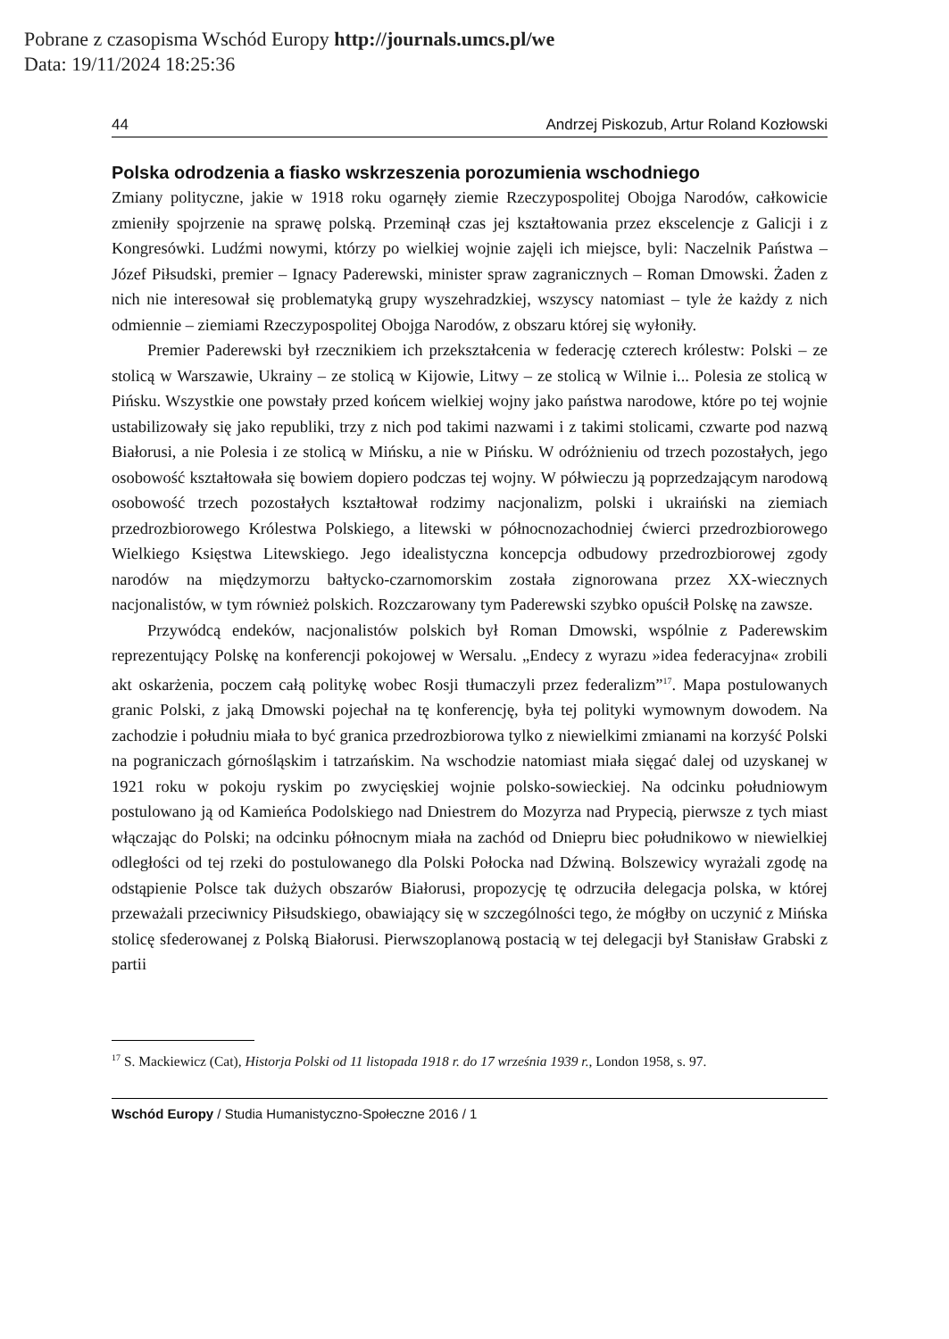Pobrane z czasopisma Wschód Europy http://journals.umcs.pl/we
Data: 19/11/2024 18:25:36
44 Andrzej Piskozub, Artur Roland Kozłowski
Polska odrodzenia a fiasko wskrzeszenia porozumienia wschodniego
Zmiany polityczne, jakie w 1918 roku ogarnęły ziemie Rzeczypospolitej Obojga Narodów, całkowicie zmieniły spojrzenie na sprawę polską. Przeminął czas jej kształtowania przez ekscelencje z Galicji i z Kongresówki. Ludźmi nowymi, którzy po wielkiej wojnie zajęli ich miejsce, byli: Naczelnik Państwa – Józef Piłsudski, premier – Ignacy Paderewski, minister spraw zagranicznych – Roman Dmowski. Żaden z nich nie interesował się problematyką grupy wyszehradzkiej, wszyscy natomiast – tyle że każdy z nich odmiennie – ziemiami Rzeczypospolitej Obojga Narodów, z obszaru której się wyłoniły.
Premier Paderewski był rzecznikiem ich przekształcenia w federację czterech królestw: Polski – ze stolicą w Warszawie, Ukrainy – ze stolicą w Kijowie, Litwy – ze stolicą w Wilnie i... Polesia ze stolicą w Pińsku. Wszystkie one powstały przed końcem wielkiej wojny jako państwa narodowe, które po tej wojnie ustabilizowały się jako republiki, trzy z nich pod takimi nazwami i z takimi stolicami, czwarte pod nazwą Białorusi, a nie Polesia i ze stolicą w Mińsku, a nie w Pińsku. W odróżnieniu od trzech pozostałych, jego osobowość kształtowała się bowiem dopiero podczas tej wojny. W półwieczu ją poprzedzającym narodową osobowość trzech pozostałych kształtował rodzimy nacjonalizm, polski i ukraiński na ziemiach przedrozbiorowego Królestwa Polskiego, a litewski w północnozachodniej ćwierci przedrozbiorowego Wielkiego Księstwa Litewskiego. Jego idealistyczna koncepcja odbudowy przedrozbiorowej zgody narodów na międzymorzu bałtycko-czarnomorskim została zignorowana przez XX-wiecznych nacjonalistów, w tym również polskich. Rozczarowany tym Paderewski szybko opuścił Polskę na zawsze.
Przywódcą endeków, nacjonalistów polskich był Roman Dmowski, wspólnie z Paderewskim reprezentujący Polskę na konferencji pokojowej w Wersalu. „Endecy z wyrazu »idea federacyjna« zrobili akt oskarżenia, poczem całą politykę wobec Rosji tłumaczyli przez federalizm”<sup>17</sup>. Mapa postulowanych granic Polski, z jaką Dmowski pojechał na tę konferencję, była tej polityki wymownym dowodem. Na zachodzie i południu miała to być granica przedrozbiorowa tylko z niewielkimi zmianami na korzyść Polski na pograniczach górnośląskim i tatrzańskim. Na wschodzie natomiast miała sięgać dalej od uzyskanej w 1921 roku w pokoju ryskim po zwycięskiej wojnie polsko-sowieckiej. Na odcinku południowym postulowano ją od Kamieńca Podolskiego nad Dniestrem do Mozyrza nad Prypecią, pierwsze z tych miast włączając do Polski; na odcinku północnym miała na zachód od Dniepru biec południkowo w niewielkiej odległości od tej rzeki do postulowanego dla Polski Połocka nad Dźwiną. Bolszewicy wyrażali zgodę na odstąpienie Polsce tak dużych obszarów Białorusi, propozycję tę odrzuciła delegacja polska, w której przeważali przeciwnicy Piłsudskiego, obawiający się w szczególności tego, że mógłby on uczynić z Mińska stolicę sfederowanej z Polską Białorusi. Pierwszoplanową postacią w tej delegacji był Stanisław Grabski z partii
<sup>17</sup> S. Mackiewicz (Cat), Historja Polski od 11 listopada 1918 r. do 17 września 1939 r., London 1958, s. 97.
Wschód Europy / Studia Humanistyczno-Społeczne 2016 / 1